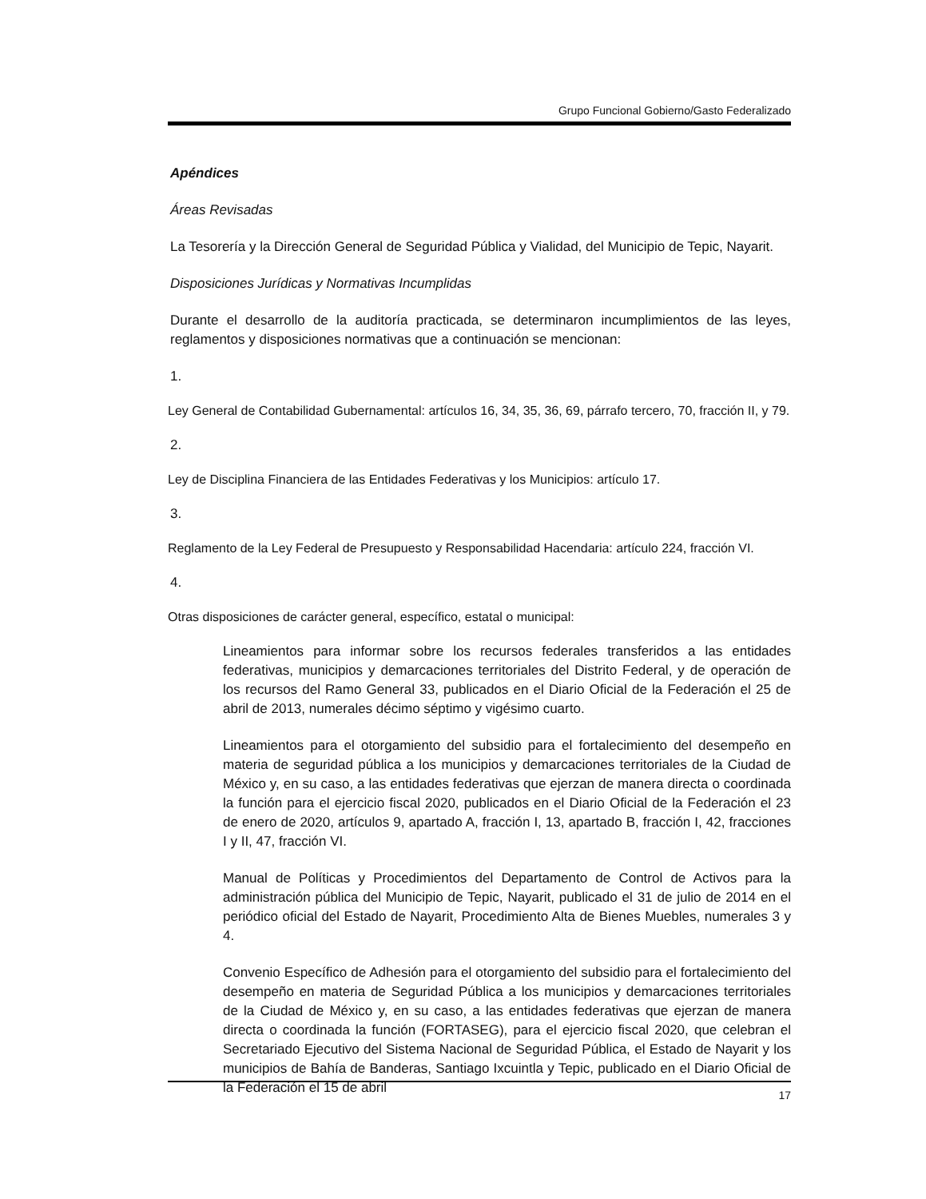Grupo Funcional Gobierno/Gasto Federalizado
Apéndices
Áreas Revisadas
La Tesorería y la Dirección General de Seguridad Pública y Vialidad, del Municipio de Tepic, Nayarit.
Disposiciones Jurídicas y Normativas Incumplidas
Durante el desarrollo de la auditoría practicada, se determinaron incumplimientos de las leyes, reglamentos y disposiciones normativas que a continuación se mencionan:
1.
Ley General de Contabilidad Gubernamental: artículos 16, 34, 35, 36, 69, párrafo tercero, 70, fracción II, y 79.
2.
Ley de Disciplina Financiera de las Entidades Federativas y los Municipios: artículo 17.
3.
Reglamento de la Ley Federal de Presupuesto y Responsabilidad Hacendaria: artículo 224, fracción VI.
4.
Otras disposiciones de carácter general, específico, estatal o municipal:
Lineamientos para informar sobre los recursos federales transferidos a las entidades federativas, municipios y demarcaciones territoriales del Distrito Federal, y de operación de los recursos del Ramo General 33, publicados en el Diario Oficial de la Federación el 25 de abril de 2013, numerales décimo séptimo y vigésimo cuarto.
Lineamientos para el otorgamiento del subsidio para el fortalecimiento del desempeño en materia de seguridad pública a los municipios y demarcaciones territoriales de la Ciudad de México y, en su caso, a las entidades federativas que ejerzan de manera directa o coordinada la función para el ejercicio fiscal 2020, publicados en el Diario Oficial de la Federación el 23 de enero de 2020, artículos 9, apartado A, fracción I, 13, apartado B, fracción I, 42, fracciones I y II, 47, fracción VI.
Manual de Políticas y Procedimientos del Departamento de Control de Activos para la administración pública del Municipio de Tepic, Nayarit, publicado el 31 de julio de 2014 en el periódico oficial del Estado de Nayarit, Procedimiento Alta de Bienes Muebles, numerales 3 y 4.
Convenio Específico de Adhesión para el otorgamiento del subsidio para el fortalecimiento del desempeño en materia de Seguridad Pública a los municipios y demarcaciones territoriales de la Ciudad de México y, en su caso, a las entidades federativas que ejerzan de manera directa o coordinada la función (FORTASEG), para el ejercicio fiscal 2020, que celebran el Secretariado Ejecutivo del Sistema Nacional de Seguridad Pública, el Estado de Nayarit y los municipios de Bahía de Banderas, Santiago Ixcuintla y Tepic, publicado en el Diario Oficial de la Federación el 15 de abril
17